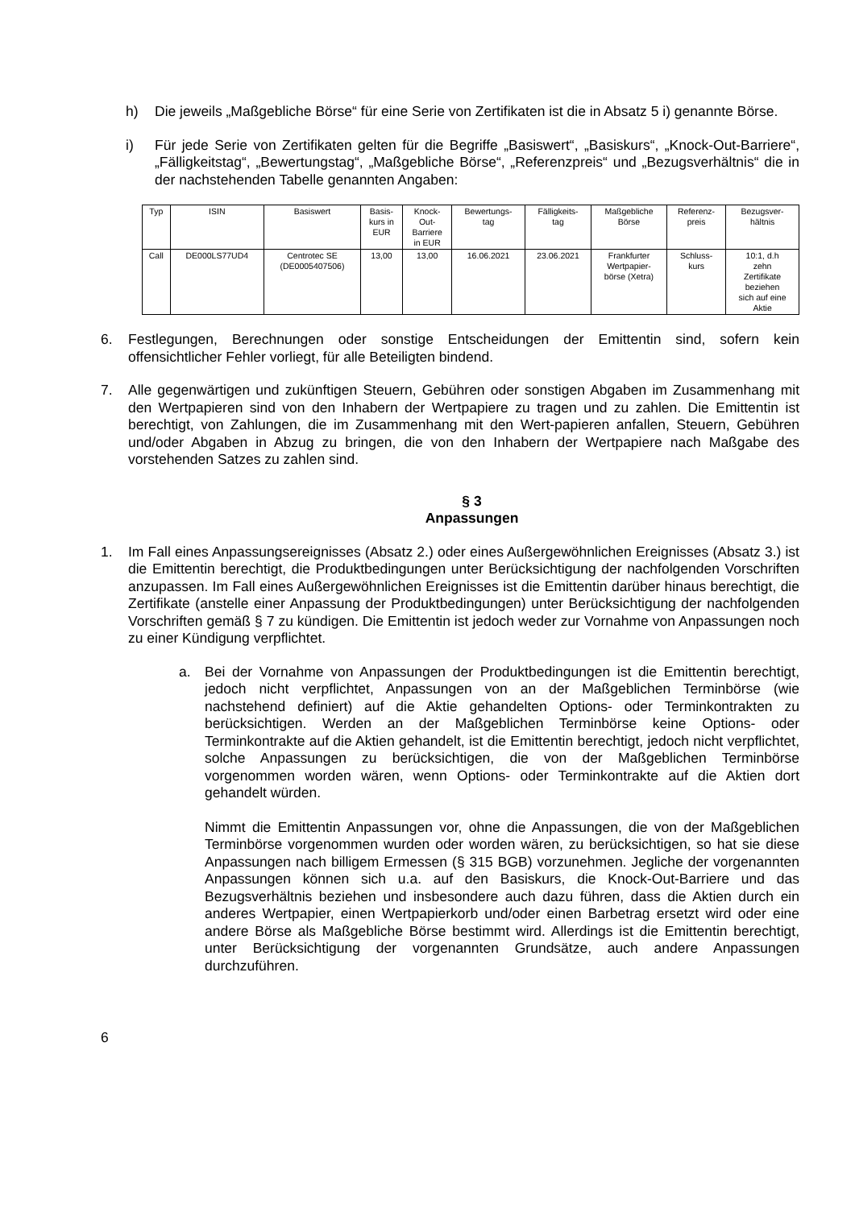h) Die jeweils „Maßgebliche Börse“ für eine Serie von Zertifikaten ist die in Absatz 5 i) genannte Börse.
i) Für jede Serie von Zertifikaten gelten für die Begriffe „Basiswert“, „Basiskurs“, „Knock-Out-Barriere“, „Fälligkeitstag“, „Bewertungstag“, „Maßgebliche Börse“, „Referenzpreis“ und „Bezugsverhältnis“ die in der nachstehenden Tabelle genannten Angaben:
| Typ | ISIN | Basiswert | Basis- kurs in EUR | Knock- Out- Barriere in EUR | Bewertungs- tag | Fälligkeits- tag | Maßgebliche Börse | Referenz- preis | Bezugsver- hältnis |
| --- | --- | --- | --- | --- | --- | --- | --- | --- | --- |
| Call | DE000LS77UD4 | Centrotec SE (DE0005407506) | 13,00 | 13,00 | 16.06.2021 | 23.06.2021 | Frankfurter Wertpapier- börse (Xetra) | Schluss- kurs | 10:1, d.h zehn Zertifikate beziehen sich auf eine Aktie |
6. Festlegungen, Berechnungen oder sonstige Entscheidungen der Emittentin sind, sofern kein offensichtlicher Fehler vorliegt, für alle Beteiligten bindend.
7. Alle gegenwärtigen und zukünftigen Steuern, Gebühren oder sonstigen Abgaben im Zusammenhang mit den Wertpapieren sind von den Inhabern der Wertpapiere zu tragen und zu zahlen. Die Emittentin ist berechtigt, von Zahlungen, die im Zusammenhang mit den Wert-papieren anfallen, Steuern, Gebühren und/oder Abgaben in Abzug zu bringen, die von den Inhabern der Wertpapiere nach Maßgabe des vorstehenden Satzes zu zahlen sind.
§ 3
Anpassungen
1. Im Fall eines Anpassungsereignisses (Absatz 2.) oder eines Außergewöhnlichen Ereignisses (Absatz 3.) ist die Emittentin berechtigt, die Produktbedingungen unter Berücksichtigung der nachfolgenden Vorschriften anzupassen. Im Fall eines Außergewöhnlichen Ereignisses ist die Emittentin darüber hinaus berechtigt, die Zertifikate (anstelle einer Anpassung der Produktbedingungen) unter Berücksichtigung der nachfolgenden Vorschriften gemäß § 7 zu kündigen. Die Emittentin ist jedoch weder zur Vornahme von Anpassungen noch zu einer Kündigung verpflichtet.
a. Bei der Vornahme von Anpassungen der Produktbedingungen ist die Emittentin berechtigt, jedoch nicht verpflichtet, Anpassungen von an der Maßgeblichen Terminbörse (wie nachstehend definiert) auf die Aktie gehandelten Options- oder Terminkontrakten zu berücksichtigen. Werden an der Maßgeblichen Terminbörse keine Options- oder Terminkontrakte auf die Aktien gehandelt, ist die Emittentin berechtigt, jedoch nicht verpflichtet, solche Anpassungen zu berücksichtigen, die von der Maßgeblichen Terminbörse vorgenommen worden wären, wenn Options- oder Terminkontrakte auf die Aktien dort gehandelt würden.
Nimmt die Emittentin Anpassungen vor, ohne die Anpassungen, die von der Maßgeblichen Terminbörse vorgenommen wurden oder worden wären, zu berücksichtigen, so hat sie diese Anpassungen nach billigem Ermessen (§ 315 BGB) vorzunehmen. Jegliche der vorgenannten Anpassungen können sich u.a. auf den Basiskurs, die Knock-Out-Barriere und das Bezugsverhältnis beziehen und insbesondere auch dazu führen, dass die Aktien durch ein anderes Wertpapier, einen Wertpapierkorb und/oder einen Barbetrag ersetzt wird oder eine andere Börse als Maßgebliche Börse bestimmt wird. Allerdings ist die Emittentin berechtigt, unter Berücksichtigung der vorgenannten Grundsätze, auch andere Anpassungen durchzuführen.
6